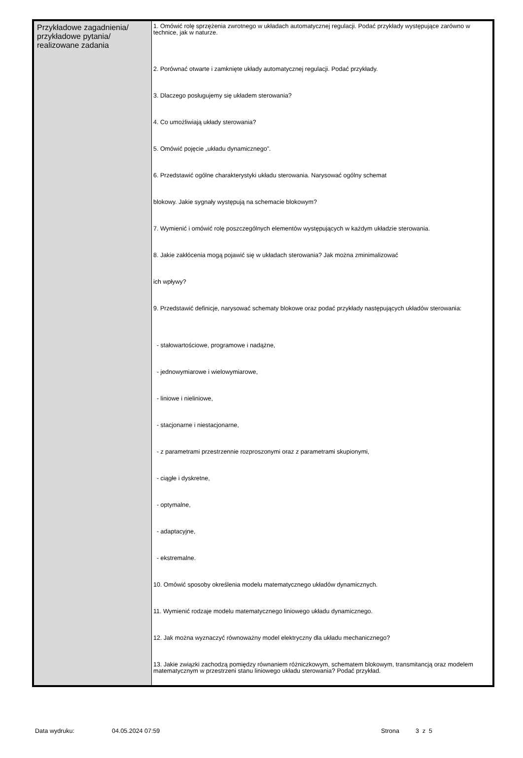| Przykładowe zagadnienia/ przykładowe pytania/ realizowane zadania | 1. Omówić rolę sprzężenia zwrotnego w układach automatycznej regulacji. Podać przykłady występujące zarówno w technice, jak w naturze. 2. Porównać otwarte i zamknięte układy automatycznej regulacji. Podać przykłady. 3. Dlaczego posługujemy się układem sterowania? 4. Co umożliwiają układy sterowania? 5. Omówić pojęcie „układu dynamicznego”. 6. Przedstawić ogólne charakterystyki układu sterowania. Narysować ogólny schemat blokowy. Jakie sygnały występują na schemacie blokowym? 7. Wymienić i omówić rolę poszczególnych elementów występujących w każdym układzie sterowania. 8. Jakie zakłócenia mogą pojawić się w układach sterowania? Jak można zminimalizować ich wpływy? 9. Przedstawić definicje, narysować schematy blokowe oraz podać przykłady następujących układów sterowania: - stałowartościowe, programowe i nadążne, - jednowymiarowe i wielowymiarowe, - liniowe i nieliniowe, - stacjonarne i niestacjonarne, - z parametrami przestrzennie rozproszonymi oraz z parametrami skupionymi, - ciągłe i dyskretne, - optymalne, - adaptacyjne, - ekstremalne. 10. Omówić sposoby określenia modelu matematycznego układów dynamicznych. 11. Wymienić rodzaje modelu matematycznego liniowego układu dynamicznego. 12. Jak można wyznaczyć równoważny model elektryczny dla układu mechanicznego? 13. Jakie związki zachodzą pomiędzy równaniem różniczkowym, schematem blokowym, transmitancją oraz modelem matematycznym w przestrzeni stanu liniowego układu sterowania? Podać przykład. |
Data wydruku: 04.05.2024 07:59 Strona 3 z 5